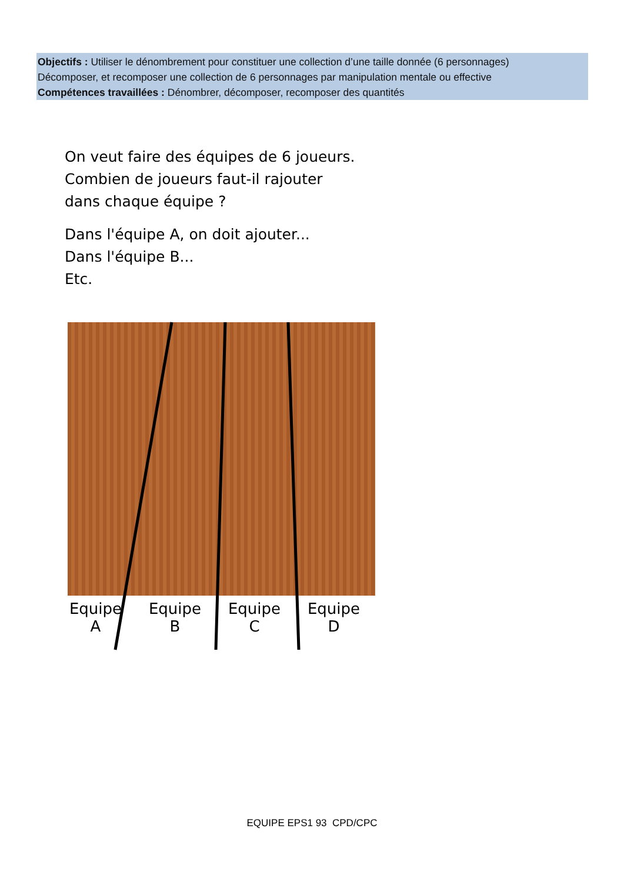Objectifs : Utiliser le dénombrement pour constituer une collection d’une taille donnée (6 personnages)
Décomposer, et recomposer une collection de 6 personnages par manipulation mentale ou effective
Compétences travaillées : Dénombrer, décomposer, recomposer des quantités
On veut faire des équipes de 6 joueurs.
Combien de joueurs faut-il rajouter
dans chaque équipe ?
Dans l'équipe A, on doit ajouter...
Dans l'équipe B...
Etc.
Equipe
A
Equipe
B
Equipe
C
Equipe
D
EQUIPE EPS1 93 CPD/CPC